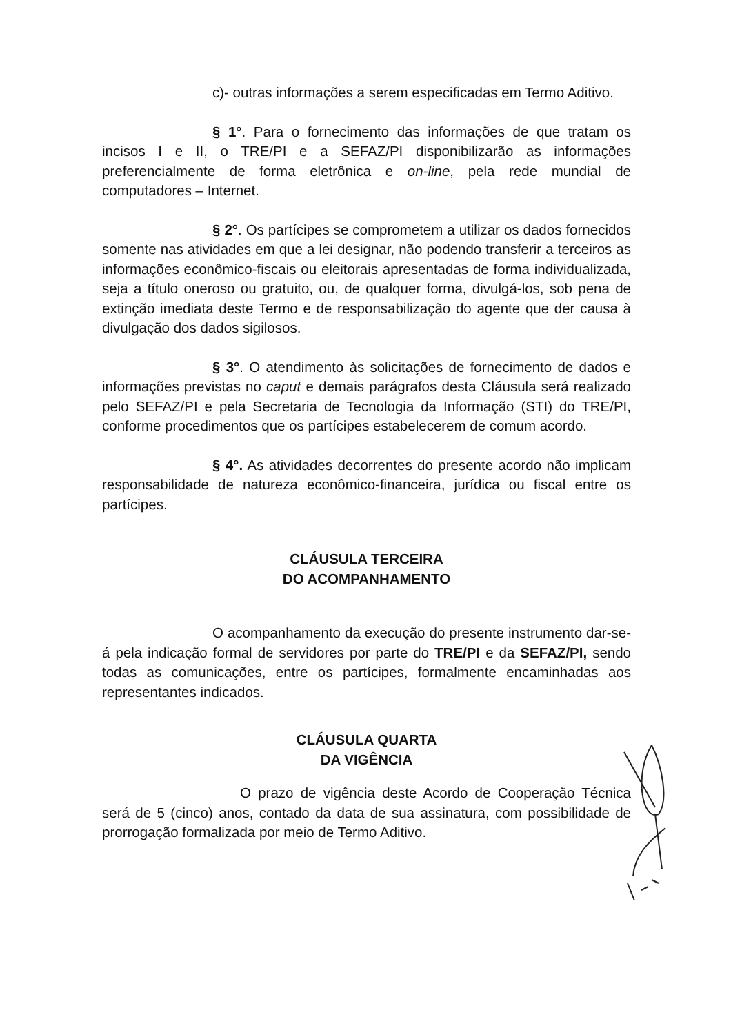c)- outras informações a serem especificadas em Termo Aditivo.
§ 1°. Para o fornecimento das informações de que tratam os incisos I e II, o TRE/PI e a SEFAZ/PI disponibilizarão as informações preferencialmente de forma eletrônica e on-line, pela rede mundial de computadores – Internet.
§ 2°. Os partícipes se comprometem a utilizar os dados fornecidos somente nas atividades em que a lei designar, não podendo transferir a terceiros as informações econômico-fiscais ou eleitorais apresentadas de forma individualizada, seja a título oneroso ou gratuito, ou, de qualquer forma, divulgá-los, sob pena de extinção imediata deste Termo e de responsabilização do agente que der causa à divulgação dos dados sigilosos.
§ 3°. O atendimento às solicitações de fornecimento de dados e informações previstas no caput e demais parágrafos desta Cláusula será realizado pelo SEFAZ/PI e pela Secretaria de Tecnologia da Informação (STI) do TRE/PI, conforme procedimentos que os partícipes estabelecerem de comum acordo.
§ 4°. As atividades decorrentes do presente acordo não implicam responsabilidade de natureza econômico-financeira, jurídica ou fiscal entre os partícipes.
CLÁUSULA TERCEIRA
DO ACOMPANHAMENTO
O acompanhamento da execução do presente instrumento dar-se-á pela indicação formal de servidores por parte do TRE/PI e da SEFAZ/PI, sendo todas as comunicações, entre os partícipes, formalmente encaminhadas aos representantes indicados.
CLÁUSULA QUARTA
DA VIGÊNCIA
O prazo de vigência deste Acordo de Cooperação Técnica será de 5 (cinco) anos, contado da data de sua assinatura, com possibilidade de prorrogação formalizada por meio de Termo Aditivo.